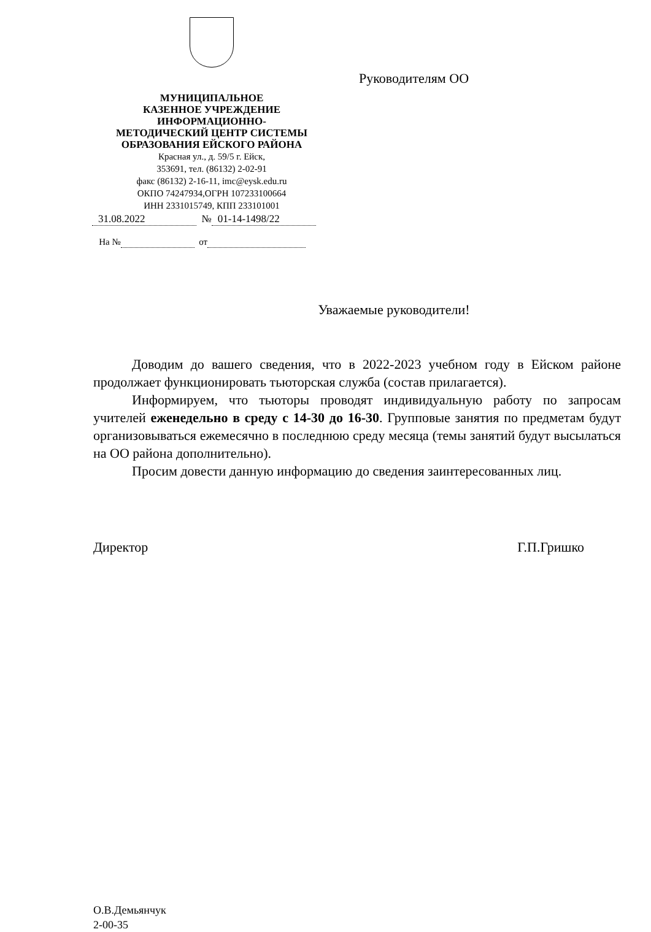МУНИЦИПАЛЬНОЕ
КАЗЕННОЕ УЧРЕЖДЕНИЕ
ИНФОРМАЦИОННО-
МЕТОДИЧЕСКИЙ ЦЕНТР СИСТЕМЫ
ОБРАЗОВАНИЯ ЕЙСКОГО РАЙОНА
Красная ул., д. 59/5 г. Ейск,
353691, тел. (86132) 2-02-91
факс (86132) 2-16-11, imc@eysk.edu.ru
ОКПО 74247934,ОГРН 107233100664
ИНН 2331015749, КПП 233101001
31.08.2022 № 01-14-1498/22
На № от
Руководителям ОО
Уважаемые руководители!
Доводим до вашего сведения, что в 2022-2023 учебном году в Ейском районе продолжает функционировать тьюторская служба (состав прилагается).
Информируем, что тьюторы проводят индивидуальную работу по запросам учителей еженедельно в среду с 14-30 до 16-30. Групповые занятия по предметам будут организовываться ежемесячно в последнюю среду месяца (темы занятий будут высылаться на ОО района дополнительно).
Просим довести данную информацию до сведения заинтересованных лиц.
Директор Г.П.Гришко
О.В.Демьянчук
2-00-35